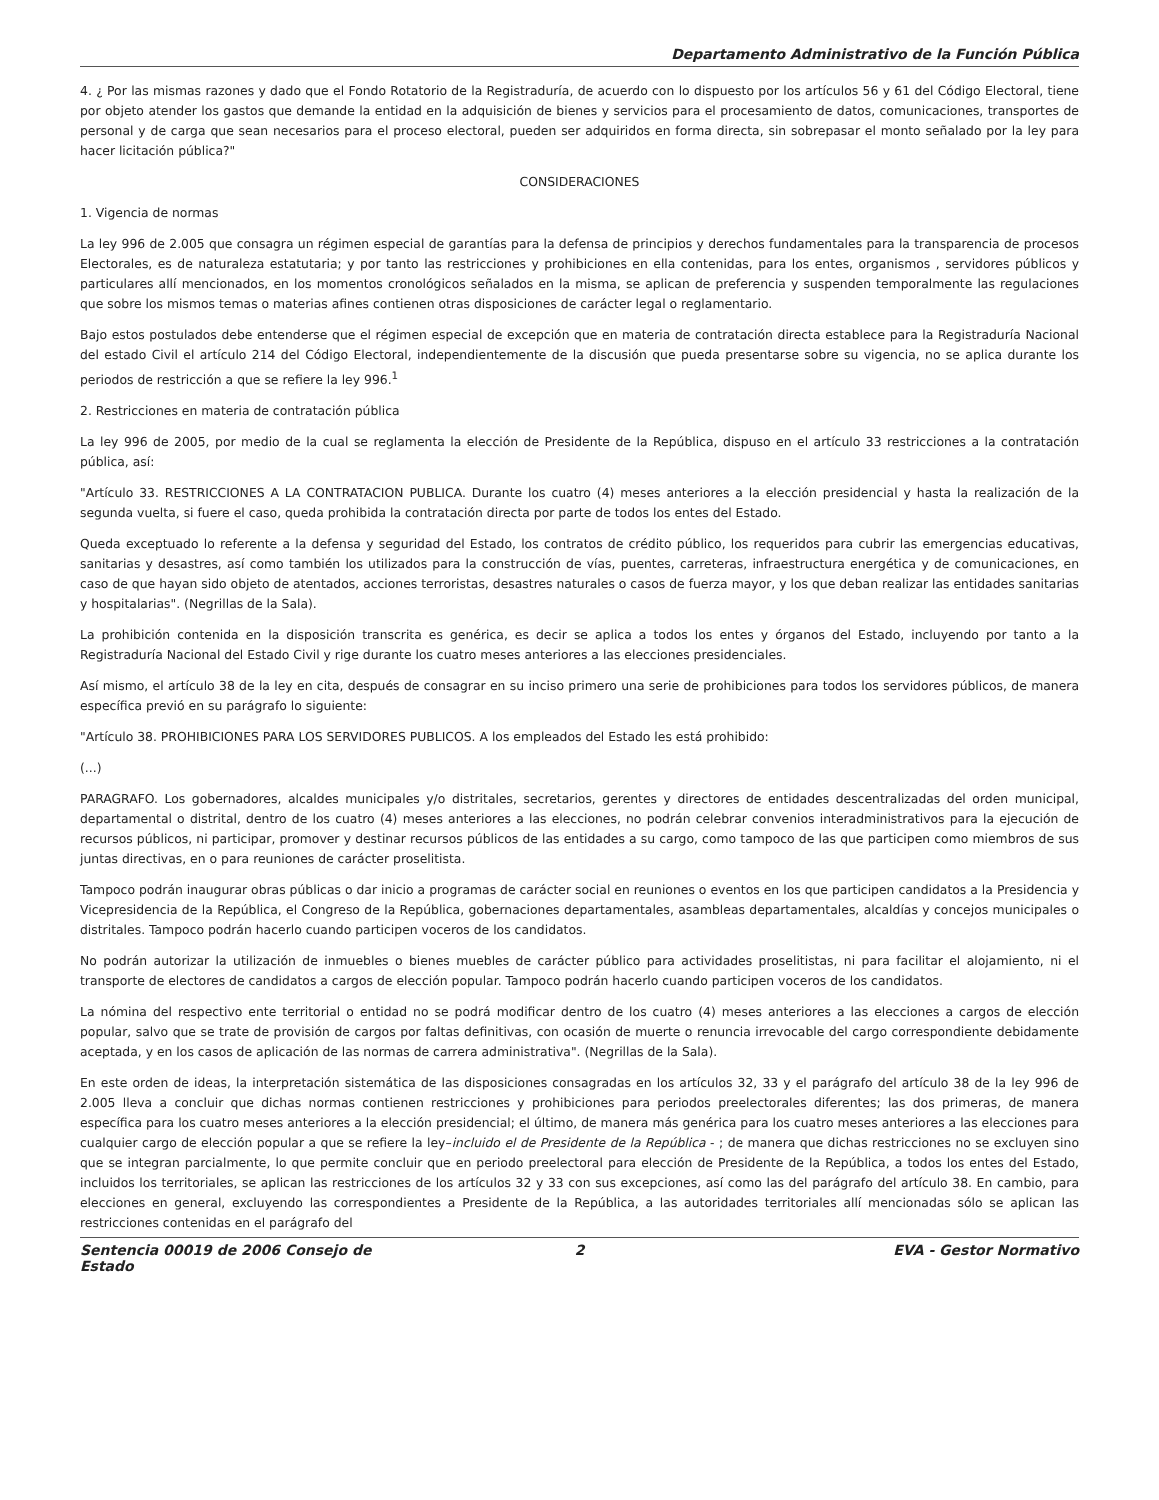Departamento Administrativo de la Función Pública
4. ¿ Por las mismas razones y dado que el Fondo Rotatorio de la Registraduría, de acuerdo con lo dispuesto por los artículos 56 y 61 del Código Electoral, tiene por objeto atender los gastos que demande la entidad en la adquisición de bienes y servicios para el procesamiento de datos, comunicaciones, transportes de personal y de carga que sean necesarios para el proceso electoral, pueden ser adquiridos en forma directa, sin sobrepasar el monto señalado por la ley para hacer licitación pública?"
CONSIDERACIONES
1. Vigencia de normas
La ley 996 de 2.005 que consagra un régimen especial de garantías para la defensa de principios y derechos fundamentales para la transparencia de procesos Electorales, es de naturaleza estatutaria; y por tanto las restricciones y prohibiciones en ella contenidas, para los entes, organismos , servidores públicos y particulares allí mencionados, en los momentos cronológicos señalados en la misma, se aplican de preferencia y suspenden temporalmente las regulaciones que sobre los mismos temas o materias afines contienen otras disposiciones de carácter legal o reglamentario.
Bajo estos postulados debe entenderse que el régimen especial de excepción que en materia de contratación directa establece para la Registraduría Nacional del estado Civil el artículo 214 del Código Electoral, independientemente de la discusión que pueda presentarse sobre su vigencia, no se aplica durante los periodos de restricción a que se refiere la ley 996.<sup>1</sup>
2. Restricciones en materia de contratación pública
La ley 996 de 2005, por medio de la cual se reglamenta la elección de Presidente de la República, dispuso en el artículo 33 restricciones a la contratación pública, así:
"Artículo 33. RESTRICCIONES A LA CONTRATACION PUBLICA. Durante los cuatro (4) meses anteriores a la elección presidencial y hasta la realización de la segunda vuelta, si fuere el caso, queda prohibida la contratación directa por parte de todos los entes del Estado.
Queda exceptuado lo referente a la defensa y seguridad del Estado, los contratos de crédito público, los requeridos para cubrir las emergencias educativas, sanitarias y desastres, así como también los utilizados para la construcción de vías, puentes, carreteras, infraestructura energética y de comunicaciones, en caso de que hayan sido objeto de atentados, acciones terroristas, desastres naturales o casos de fuerza mayor, y los que deban realizar las entidades sanitarias y hospitalarias". (Negrillas de la Sala).
La prohibición contenida en la disposición transcrita es genérica, es decir se aplica a todos los entes y órganos del Estado, incluyendo por tanto a la Registraduría Nacional del Estado Civil y rige durante los cuatro meses anteriores a las elecciones presidenciales.
Así mismo, el artículo 38 de la ley en cita, después de consagrar en su inciso primero una serie de prohibiciones para todos los servidores públicos, de manera específica previó en su parágrafo lo siguiente:
"Artículo 38. PROHIBICIONES PARA LOS SERVIDORES PUBLICOS. A los empleados del Estado les está prohibido:
(...)
PARAGRAFO. Los gobernadores, alcaldes municipales y/o distritales, secretarios, gerentes y directores de entidades descentralizadas del orden municipal, departamental o distrital, dentro de los cuatro (4) meses anteriores a las elecciones, no podrán celebrar convenios interadministrativos para la ejecución de recursos públicos, ni participar, promover y destinar recursos públicos de las entidades a su cargo, como tampoco de las que participen como miembros de sus juntas directivas, en o para reuniones de carácter proselitista.
Tampoco podrán inaugurar obras públicas o dar inicio a programas de carácter social en reuniones o eventos en los que participen candidatos a la Presidencia y Vicepresidencia de la República, el Congreso de la República, gobernaciones departamentales, asambleas departamentales, alcaldías y concejos municipales o distritales. Tampoco podrán hacerlo cuando participen voceros de los candidatos.
No podrán autorizar la utilización de inmuebles o bienes muebles de carácter público para actividades proselitistas, ni para facilitar el alojamiento, ni el transporte de electores de candidatos a cargos de elección popular. Tampoco podrán hacerlo cuando participen voceros de los candidatos.
La nómina del respectivo ente territorial o entidad no se podrá modificar dentro de los cuatro (4) meses anteriores a las elecciones a cargos de elección popular, salvo que se trate de provisión de cargos por faltas definitivas, con ocasión de muerte o renuncia irrevocable del cargo correspondiente debidamente aceptada, y en los casos de aplicación de las normas de carrera administrativa". (Negrillas de la Sala).
En este orden de ideas, la interpretación sistemática de las disposiciones consagradas en los artículos 32, 33 y el parágrafo del artículo 38 de la ley 996 de 2.005 lleva a concluir que dichas normas contienen restricciones y prohibiciones para periodos preelectorales diferentes; las dos primeras, de manera específica para los cuatro meses anteriores a la elección presidencial; el último, de manera más genérica para los cuatro meses anteriores a las elecciones para cualquier cargo de elección popular a que se refiere la ley–incluido el de Presidente de la República - ; de manera que dichas restricciones no se excluyen sino que se integran parcialmente, lo que permite concluir que en periodo preelectoral para elección de Presidente de la República, a todos los entes del Estado, incluidos los territoriales, se aplican las restricciones de los artículos 32 y 33 con sus excepciones, así como las del parágrafo del artículo 38. En cambio, para elecciones en general, excluyendo las correspondientes a Presidente de la República, a las autoridades territoriales allí mencionadas sólo se aplican las restricciones contenidas en el parágrafo del
Sentencia 00019 de 2006 Consejo de Estado
2 EVA - Gestor Normativo